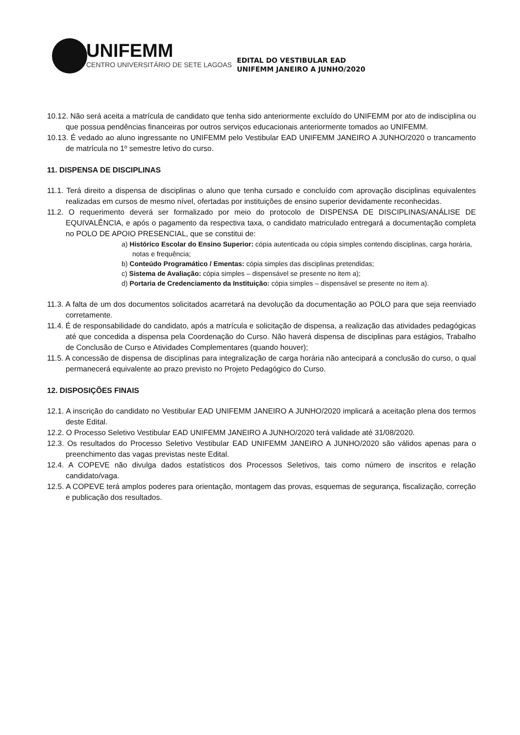UNIFEMM
CENTRO UNIVERSITÁRIO DE SETE LAGOAS
EDITAL DO VESTIBULAR EAD
UNIFEMM JANEIRO A JUNHO/2020
10.12. Não será aceita a matrícula de candidato que tenha sido anteriormente excluído do UNIFEMM por ato de indisciplina ou que possua pendências financeiras por outros serviços educacionais anteriormente tomados ao UNIFEMM.
10.13. É vedado ao aluno ingressante no UNIFEMM pelo Vestibular EAD UNIFEMM JANEIRO A JUNHO/2020 o trancamento de matrícula no 1º semestre letivo do curso.
11. DISPENSA DE DISCIPLINAS
11.1. Terá direito a dispensa de disciplinas o aluno que tenha cursado e concluído com aprovação disciplinas equivalentes realizadas em cursos de mesmo nível, ofertadas por instituições de ensino superior devidamente reconhecidas.
11.2. O requerimento deverá ser formalizado por meio do protocolo de DISPENSA DE DISCIPLINAS/ANÁLISE DE EQUIVALÊNCIA, e após o pagamento da respectiva taxa, o candidato matriculado entregará a documentação completa no POLO DE APOIO PRESENCIAL, que se constitui de:
a) Histórico Escolar do Ensino Superior: cópia autenticada ou cópia simples contendo disciplinas, carga horária, notas e frequência;
b) Conteúdo Programático / Ementas: cópia simples das disciplinas pretendidas;
c) Sistema de Avaliação: cópia simples – dispensável se presente no item a);
d) Portaria de Credenciamento da Instituição: cópia simples – dispensável se presente no item a).
11.3. A falta de um dos documentos solicitados acarretará na devolução da documentação ao POLO para que seja reenviado corretamente.
11.4. É de responsabilidade do candidato, após a matrícula e solicitação de dispensa, a realização das atividades pedagógicas até que concedida a dispensa pela Coordenação do Curso. Não haverá dispensa de disciplinas para estágios, Trabalho de Conclusão de Curso e Atividades Complementares (quando houver);
11.5. A concessão de dispensa de disciplinas para integralização de carga horária não antecipará a conclusão do curso, o qual permanecerá equivalente ao prazo previsto no Projeto Pedagógico do Curso.
12. DISPOSIÇÕES FINAIS
12.1. A inscrição do candidato no Vestibular EAD UNIFEMM JANEIRO A JUNHO/2020 implicará a aceitação plena dos termos deste Edital.
12.2. O Processo Seletivo Vestibular EAD UNIFEMM JANEIRO A JUNHO/2020 terá validade até 31/08/2020.
12.3. Os resultados do Processo Seletivo Vestibular EAD UNIFEMM JANEIRO A JUNHO/2020 são válidos apenas para o preenchimento das vagas previstas neste Edital.
12.4. A COPEVE não divulga dados estatísticos dos Processos Seletivos, tais como número de inscritos e relação candidato/vaga.
12.5. A COPEVE terá amplos poderes para orientação, montagem das provas, esquemas de segurança, fiscalização, correção e publicação dos resultados.